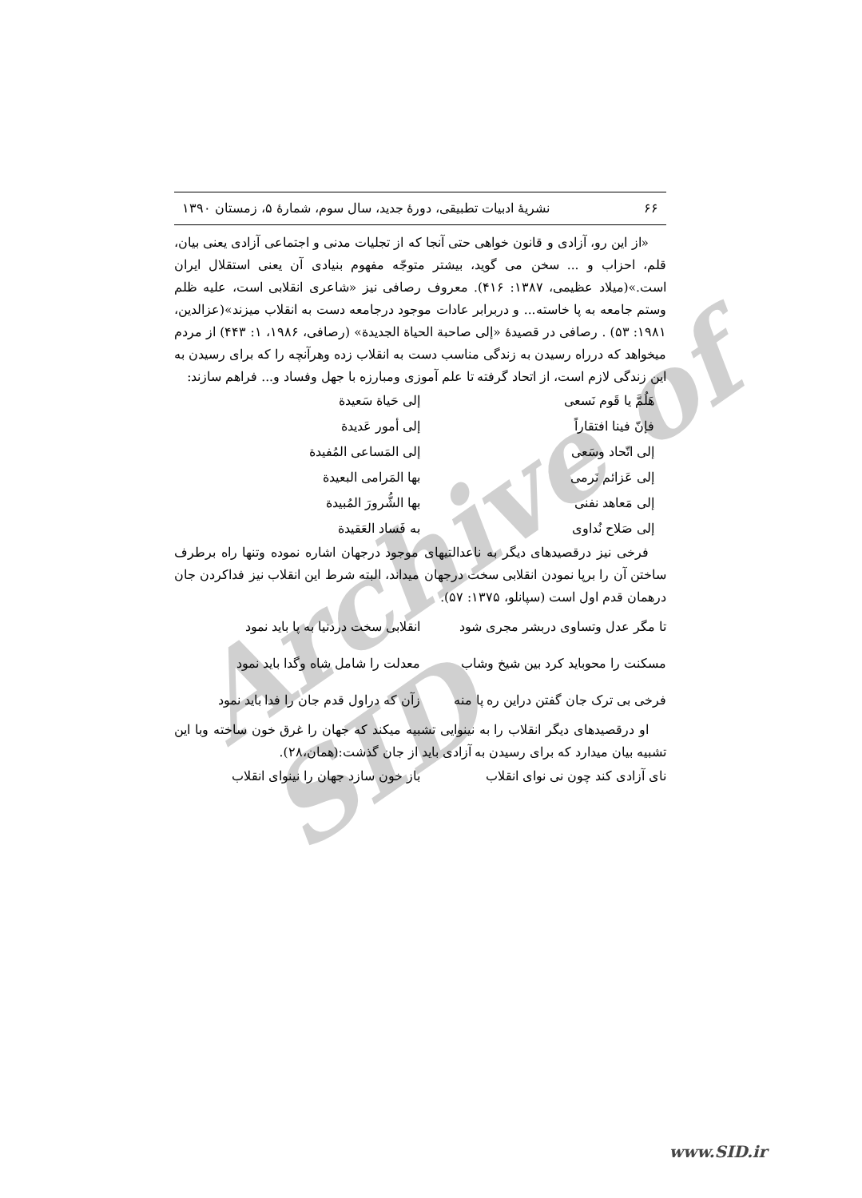Archive of SID
۶۶ نشریهٔ ادبیات تطبیقی، دورهٔ جدید، سال سوم، شمارهٔ ۵، زمستان ۱۳۹۰
«از این رو، آزادی و قانون خواهی حتی آنجا که از تجلیات مدنی و اجتماعی آزادی یعنی بیان، قلم، احزاب و ... سخن می گوید، بیشتر متوجّه مفهوم بنیادی آن یعنی استقلال ایران است.»(میلاد عظیمی، ۱۳۸۷: ۴۱۶). معروف رصافی نیز «شاعری انقلابی است، علیه ظلم وستم جامعه به پا خاسته... و دربرابر عادات موجود درجامعه دست به انقلاب میزند»(عزالدین، ۱۹۸۱: ۵۳) . رصافی در قصیدهٔ «إلی صاحبة الحیاة الجدیدة» (رصافی، ۱۹۸۶، ۱: ۴۴۳) از مردم میخواهد که درراه رسیدن به زندگی مناسب دست به انقلاب زده وهرآنچه را که برای رسیدن به این زندگی لازم است، از اتحاد گرفته تا علم آموزی ومبارزه با جهل وفساد و... فراهم سازند:
| هَلُمَّ یا قَوم نَسعی | إلی حَیاة سَعیدة |
| فإنّ فینا افتقاراً | إلی أمور عَدیدة |
| إلی اتّحاد وسَعی | إلی المَساعی المُفیدة |
| إلی عَزائم نَرمی | بها المَرامی البعیدة |
| إلی مَعاهد نفنی | بها الشُّرورَ المُبیدة |
| إلی صَلاح نُداوی | به فَساد العَقیدة |
فرخی نیز درقصیدهای دیگر به ناعدالتیهای موجود درجهان اشاره نموده وتنها راه برطرف ساختن آن را برپا نمودن انقلابی سخت درجهان میداند، البته شرط این انقلاب نیز فداکردن جان درهمان قدم اول است (سپانلو، ۱۳۷۵: ۵۷).
| تا مگر عدل وتساوی دربشر مجری شود | انقلابی سخت دردنیا به پا باید نمود |
| مسکنت را محوباید کرد بین شیخ وشاب | معدلت را شامل شاه وگدا باید نمود |
| فرخی بی ترک جان گفتن دراین ره پا منه | زآن که دراول قدم جان را فدا باید نمود |
او درقصیدهای دیگر انقلاب را به نینوایی تشبیه میکند که جهان را غرق خون ساخته وبا این تشبیه بیان میدارد که برای رسیدن به آزادی باید از جان گذشت:(همان،۲۸).
| نای آزادی کند چون نی نوای انقلاب | باز خون سازد جهان را نینوای انقلاب |
www.SID.ir